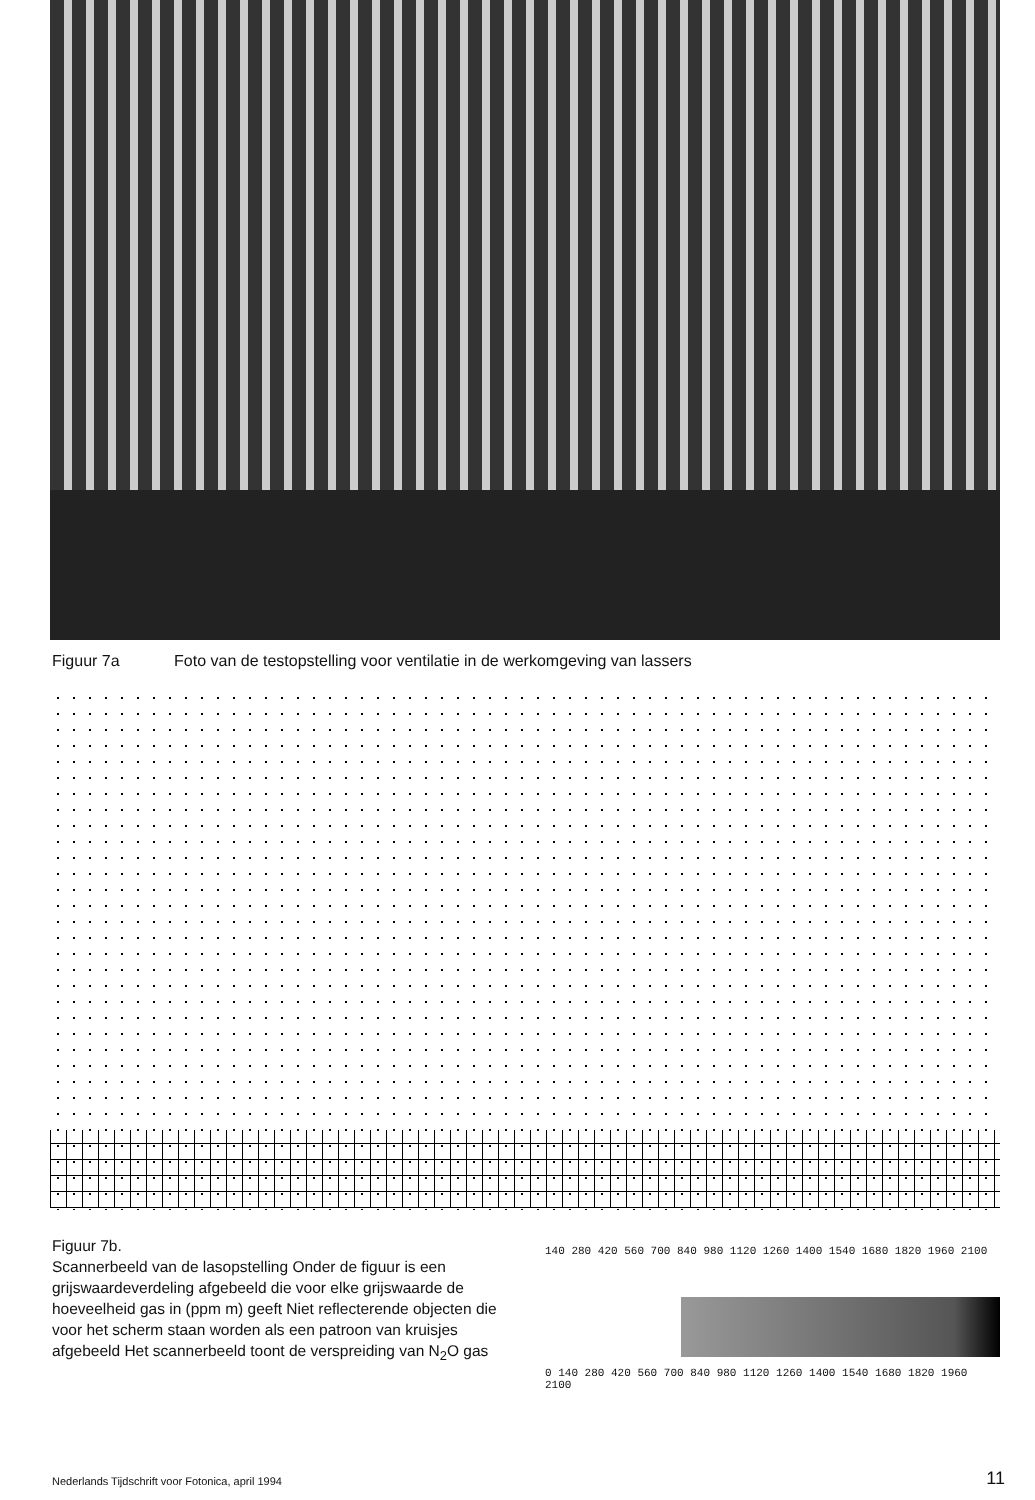Figuur 7a Foto van de testopstelling voor ventilatie in de werkomgeving van lassers
Figuur 7b.
Scannerbeeld van de lasopstelling Onder de figuur is een grijswaardeverdeling afgebeeld die voor elke grijswaarde de hoeveelheid gas in (ppm m) geeft Niet reflecterende objecten die voor het scherm staan worden als een patroon van kruisjes afgebeeld Het scannerbeeld toont de verspreiding van N<sub>2</sub>O gas
140 280 420 560 700 840 980 1120 1260 1400 1540 1680 1820 1960 2100
0 140 280 420 560 700 840 980 1120 1260 1400 1540 1680 1820 1960 2100
Nederlands Tijdschrift voor Fotonica, april 1994
11